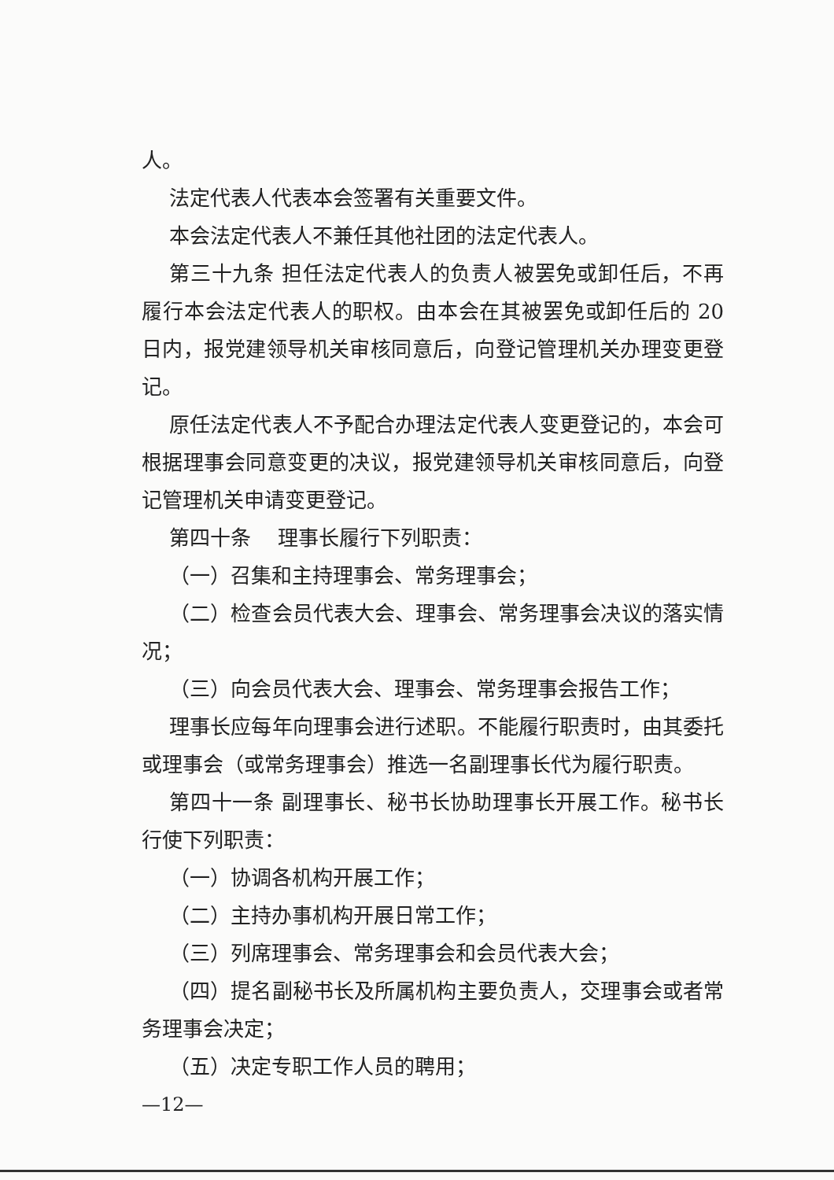人。
法定代表人代表本会签署有关重要文件。
本会法定代表人不兼任其他社团的法定代表人。
第三十九条 担任法定代表人的负责人被罢免或卸任后，不再履行本会法定代表人的职权。由本会在其被罢免或卸任后的 20 日内，报党建领导机关审核同意后，向登记管理机关办理变更登记。
原任法定代表人不予配合办理法定代表人变更登记的，本会可根据理事会同意变更的决议，报党建领导机关审核同意后，向登记管理机关申请变更登记。
第四十条　 理事长履行下列职责：
（一）召集和主持理事会、常务理事会；
（二）检查会员代表大会、理事会、常务理事会决议的落实情况；
（三）向会员代表大会、理事会、常务理事会报告工作；
理事长应每年向理事会进行述职。不能履行职责时，由其委托或理事会（或常务理事会）推选一名副理事长代为履行职责。
第四十一条 副理事长、秘书长协助理事长开展工作。秘书长行使下列职责：
（一）协调各机构开展工作；
（二）主持办事机构开展日常工作；
（三）列席理事会、常务理事会和会员代表大会；
（四）提名副秘书长及所属机构主要负责人，交理事会或者常务理事会决定；
（五）决定专职工作人员的聘用；
—12—